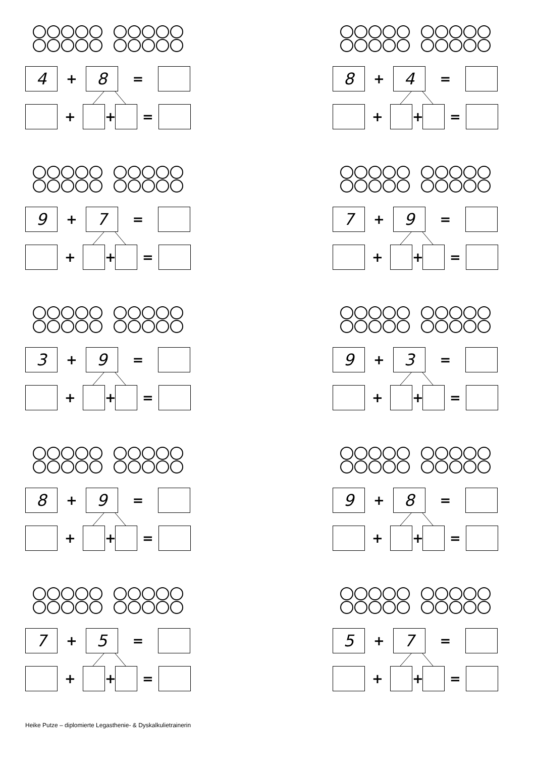4
+
8
=
+ + =
8
+
4
=
+ + =
9
+
7
=
+ + =
7
+
9
=
+ + =
3
+
9
=
+ + =
9
+
3
=
+ + =
8
+
9
=
+ + =
9
+
8
=
+ + =
7
+
5
=
+ + =
5
+
7
=
+ + =
Heike Putze – diplomierte Legasthenie- & Dyskalkulietrainerin